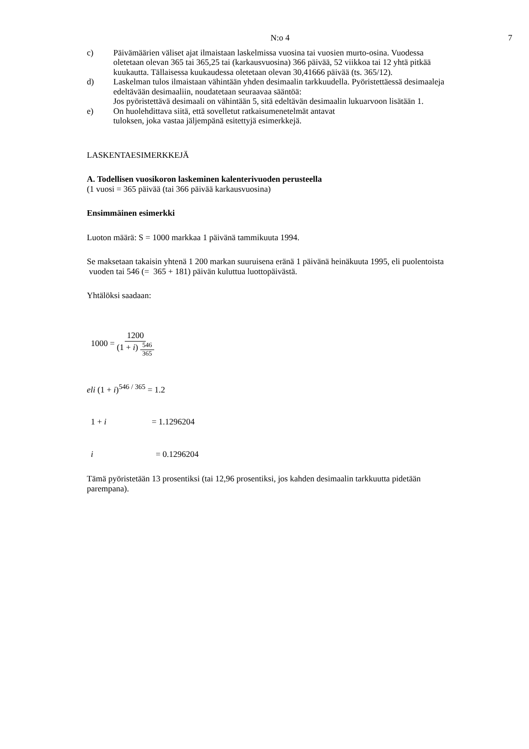N:o 4 7
c) Päivämäärien väliset ajat ilmaistaan laskelmissa vuosina tai vuosien murto-osina. Vuodessa oletetaan olevan 365 tai 365,25 tai (karkausvuosina) 366 päivää, 52 viikkoa tai 12 yhtä pitkää kuukautta. Tällaisessa kuukaudessa oletetaan olevan 30,41666 päivää (ts. 365/12).
d) Laskelman tulos ilmaistaan vähintään yhden desimaalin tarkkuudella. Pyöristettäessä desimaaleja edeltävään desimaaliin, noudatetaan seuraavaa sääntöä:
Jos pyöristettävä desimaali on vähintään 5, sitä edeltävän desimaalin lukuarvoon lisätään 1.
e) On huolehdittava siitä, että sovelletut ratkaisumenetelmät antavat
tuloksen, joka vastaa jäljempänä esitettyjä esimerkkejä.
LASKENTAESIMERKKEJÄ
A. Todellisen vuosikoron laskeminen kalenterivuoden perusteella
(1 vuosi = 365 päivää (tai 366 päivää karkausvuosina)
Ensimmäinen esimerkki
Luoton määrä: S = 1000 markkaa 1 päivänä tammikuuta 1994.
Se maksetaan takaisin yhtenä 1 200 markan suuruisena eränä 1 päivänä heinäkuuta 1995, eli puolentoista vuoden tai 546 (= 365 + 181) päivän kuluttua luottopäivästä.
Yhtälöksi saadaan:
1000 = 1200 (1 + i) 546 365
eli (1 + i)<sup>546 / 365</sup> = 1.2
1 + i = 1.1296204
i = 0.1296204
Tämä pyöristetään 13 prosentiksi (tai 12,96 prosentiksi, jos kahden desimaalin tarkkuutta pidetään parempana).